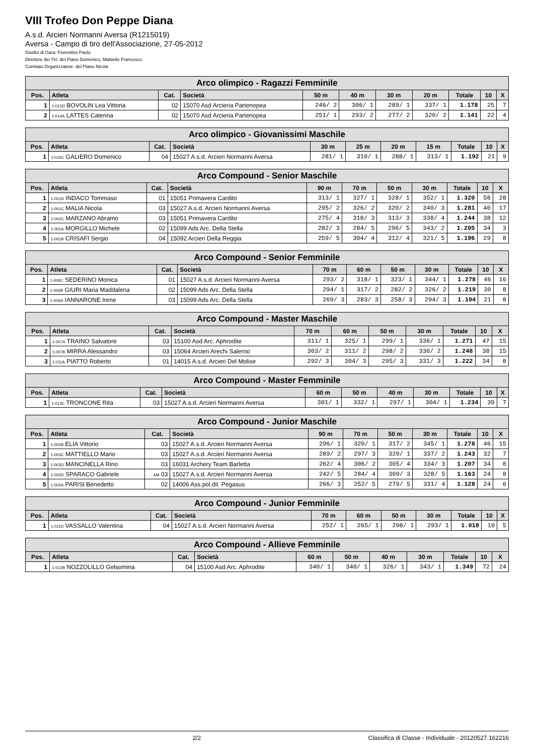VIII Trofeo Don Peppe Diana
A.s.d. Arcieri Normanni Aversa (R1215019)
Aversa - Campo di tiro dell'Associazione, 27-05-2012
Giudici di Gara: Fiorentino Paolo
Direttore dei Tiri: del Piano Domenico, Mattiello Francesco
Comitato Organizzatore: del Piano Nicola
| Arco olimpico - Ragazzi Femminile | | | | | | | | | | |
| --- | --- | --- | --- | --- | --- | --- | --- | --- | --- | --- |
| Pos. | Atleta | Cat. | Società | 50 m | 40 m | 30 m | 20 m | Totale | 10 | X |
| 1 | 1-015D BOVOLIN Lea Vittoria | 02 | 15070 Asd Arcieria Partenopea | 246/ 2 | 306/ 1 | 289/ 1 | 337/ 1 | 1.178 | 25 | 7 |
| 2 | 1-014A LATTES Caterina | 02 | 15070 Asd Arcieria Partenopea | 251/ 1 | 293/ 2 | 277/ 2 | 320/ 2 | 1.141 | 22 | 4 |
| Arco olimpico - Giovanissimi Maschile | | | | | | | | | | |
| --- | --- | --- | --- | --- | --- | --- | --- | --- | --- | --- |
| Pos. | Atleta | Cat. | Società | 30 m | 25 m | 20 m | 15 m | Totale | 10 | X |
| 1 | 1-016C GALIERO Domenico | 04 | 15027 A.s.d. Arcieri Normanni Aversa | 281/ 1 | 310/ 1 | 288/ 1 | 313/ 1 | 1.192 | 21 | 9 |
| Arco Compound - Senior Maschile | | | | | | | | | | |
| --- | --- | --- | --- | --- | --- | --- | --- | --- | --- | --- |
| Pos. | Atleta | Cat. | Società | 90 m | 70 m | 50 m | 30 m | Totale | 10 | X |
| 1 | 1-001D INDACO Tommaso | 01 | 15051 Primavera Cardito | 313/ 1 | 327/ 1 | 328/ 1 | 352/ 1 | 1.320 | 58 | 28 |
| 2 | 1-001C MALIA Nicola | 03 | 15027 A.s.d. Arcieri Normanni Aversa | 295/ 2 | 326/ 2 | 320/ 2 | 340/ 3 | 1.281 | 40 | 17 |
| 3 | 1-002C MARZANO Abramo | 03 | 15051 Primavera Cardito | 275/ 4 | 318/ 3 | 313/ 3 | 338/ 4 | 1.244 | 38 | 12 |
| 4 | 1-001A MORGILLO Michele | 02 | 15099 Ads Arc. Della Stella | 282/ 3 | 284/ 5 | 296/ 5 | 343/ 2 | 1.205 | 34 | 3 |
| 5 | 1-001B CRISAFI Sergio | 04 | 15092 Arcieri Della Reggia | 259/ 5 | 304/ 4 | 312/ 4 | 321/ 5 | 1.196 | 29 | 8 |
| Arco Compound - Senior Femminile | | | | | | | | | | |
| --- | --- | --- | --- | --- | --- | --- | --- | --- | --- | --- |
| Pos. | Atleta | Cat. | Società | 70 m | 60 m | 50 m | 30 m | Totale | 10 | X |
| 1 | 1-006C SEDERINO Monica | 01 | 15027 A.s.d. Arcieri Normanni Aversa | 293/ 2 | 318/ 1 | 323/ 1 | 344/ 1 | 1.278 | 46 | 16 |
| 2 | 1-006B GIURI Maria Maddalena | 02 | 15099 Ads Arc. Della Stella | 294/ 1 | 317/ 2 | 282/ 2 | 326/ 2 | 1.219 | 30 | 8 |
| 3 | 1-006A IANNARONE Irene | 03 | 15099 Ads Arc. Della Stella | 269/ 3 | 283/ 3 | 258/ 3 | 294/ 3 | 1.104 | 21 | 8 |
| Arco Compound - Master Maschile | | | | | | | | | | |
| --- | --- | --- | --- | --- | --- | --- | --- | --- | --- | --- |
| Pos. | Atleta | Cat. | Società | 70 m | 60 m | 50 m | 30 m | Totale | 10 | X |
| 1 | 1-007A TRAINO Salvatore | 03 | 15100 Asd Arc. Aphrodite | 311/ 1 | 325/ 1 | 299/ 1 | 336/ 1 | 1.271 | 47 | 15 |
| 2 | 1-007B MIRRA Alessandro | 03 | 15064 Arcieri Arechi Salerno | 303/ 2 | 311/ 2 | 298/ 2 | 336/ 2 | 1.248 | 38 | 15 |
| 3 | 1-011A PIATTO Roberto | 01 | 14015 A.s.d. Arcieri Del Molise | 292/ 3 | 304/ 3 | 295/ 3 | 331/ 3 | 1.222 | 34 | 8 |
| Arco Compound - Master Femminile | | | | | | | | | | |
| --- | --- | --- | --- | --- | --- | --- | --- | --- | --- | --- |
| Pos. | Atleta | Cat. | Società | 60 m | 50 m | 40 m | 30 m | Totale | 10 | X |
| 1 | 1-013C TRONCONE Rita | 03 | 15027 A.s.d. Arcieri Normanni Aversa | 301/ 1 | 332/ 1 | 297/ 1 | 304/ 1 | 1.234 | 39 | 7 |
| Arco Compound - Junior Maschile | | | | | | | | | | |
| --- | --- | --- | --- | --- | --- | --- | --- | --- | --- | --- |
| Pos. | Atleta | Cat. | Società | 90 m | 70 m | 50 m | 30 m | Totale | 10 | X |
| 1 | 1-002B ELIA Vittorio | 03 | 15027 A.s.d. Arcieri Normanni Aversa | 296/ 1 | 320/ 1 | 317/ 2 | 345/ 1 | 1.278 | 46 | 15 |
| 2 | 1-003C MATTIELLO Mario | 03 | 15027 A.s.d. Arcieri Normanni Aversa | 289/ 2 | 297/ 3 | 320/ 1 | 337/ 2 | 1.243 | 32 | 7 |
| 3 | 1-003D MANCINELLA Rino | 03 | 16031 Archery Team Barletta | 262/ 4 | 306/ 2 | 305/ 4 | 334/ 3 | 1.207 | 34 | 8 |
| 4 | 1-002D SPARACO Gabriele | AM 03 | 15027 A.s.d. Arcieri Normanni Aversa | 242/ 5 | 284/ 4 | 309/ 3 | 328/ 5 | 1.163 | 24 | 8 |
| 5 | 1-002A PARISI Benedetto | 02 | 14006 Ass.pol.dil. Pegasus | 266/ 3 | 252/ 5 | 279/ 5 | 331/ 4 | 1.128 | 24 | 6 |
| Arco Compound - Junior Femminile | | | | | | | | | | |
| --- | --- | --- | --- | --- | --- | --- | --- | --- | --- | --- |
| Pos. | Atleta | Cat. | Società | 70 m | 60 m | 50 m | 30 m | Totale | 10 | X |
| 1 | 1-011D VASSALLO Valentina | 04 | 15027 A.s.d. Arcieri Normanni Aversa | 252/ 1 | 265/ 1 | 208/ 1 | 293/ 1 | 1.018 | 10 | 5 |
| Arco Compound - Allieve Femminile | | | | | | | | | | |
| --- | --- | --- | --- | --- | --- | --- | --- | --- | --- | --- |
| Pos. | Atleta | Cat. | Società | 60 m | 50 m | 40 m | 30 m | Totale | 10 | X |
| 1 | 1-012B NOZZOLILLO Gelsomina | 04 | 15100 Asd Arc. Aphrodite | 340/ 1 | 340/ 1 | 326/ 1 | 343/ 1 | 1.349 | 72 | 24 |
2/2 Classifica di Classe - Individuale - 20120527.162216